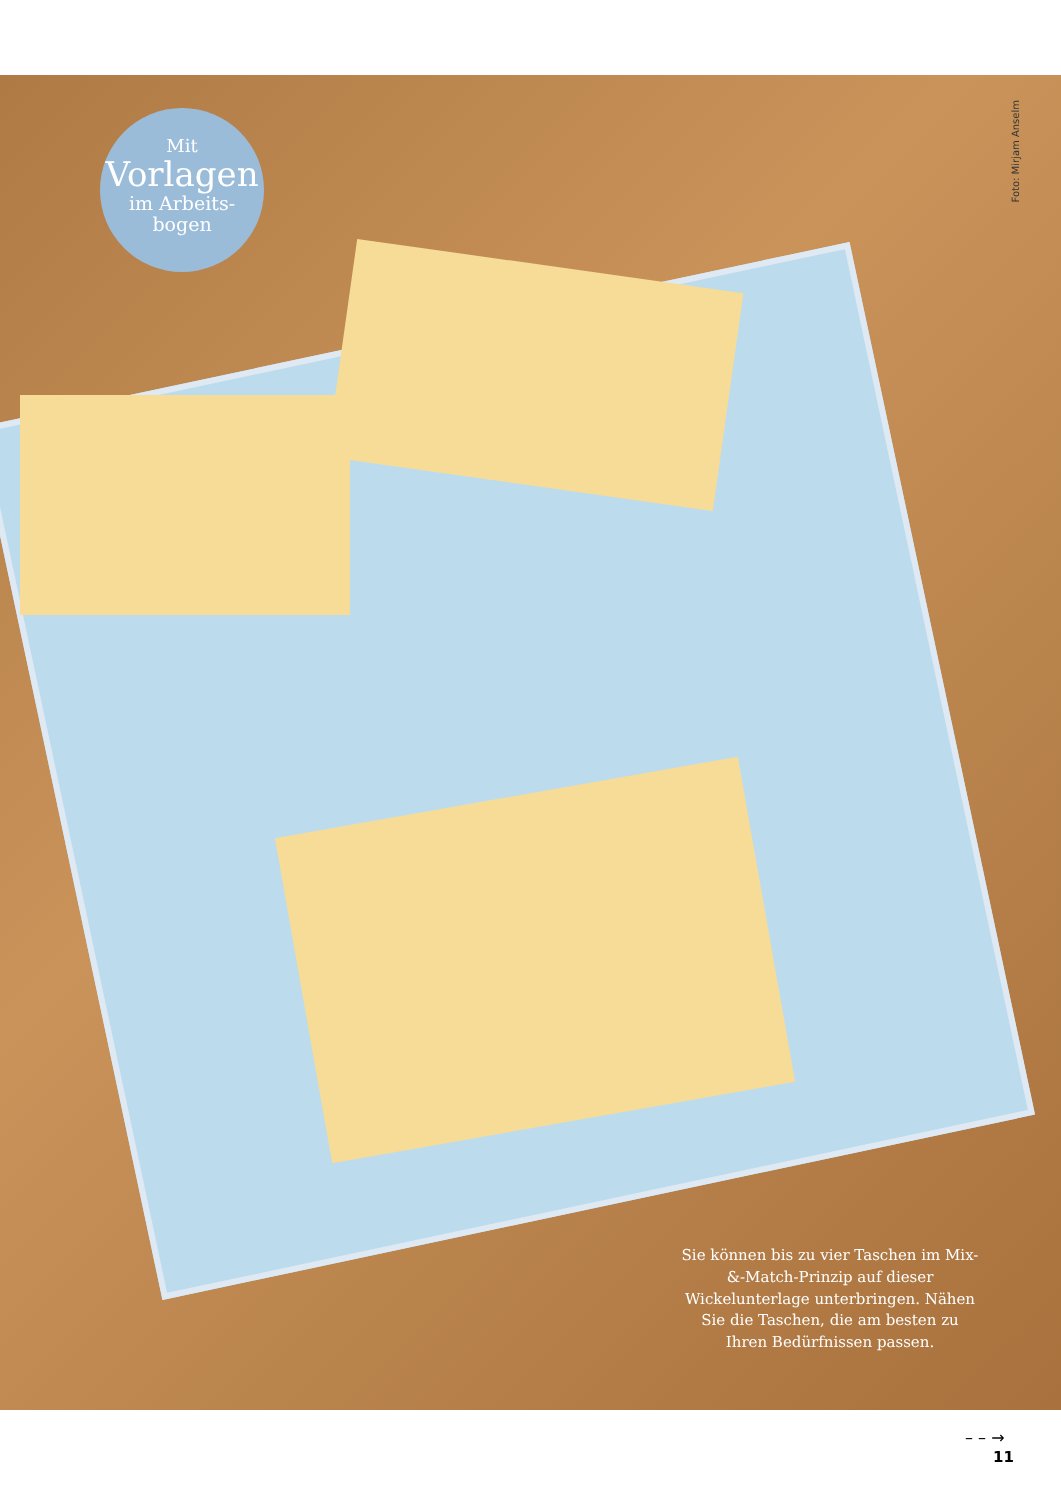Mit
Vorlagen
im Arbeits-
bogen
Foto: Mirjam Anselm
Sie können bis zu vier Taschen im Mix-&-Match-Prinzip auf dieser Wickelunterlage unterbringen. Nähen Sie die Taschen, die am besten zu Ihren Bedürfnissen passen.
– – →
11